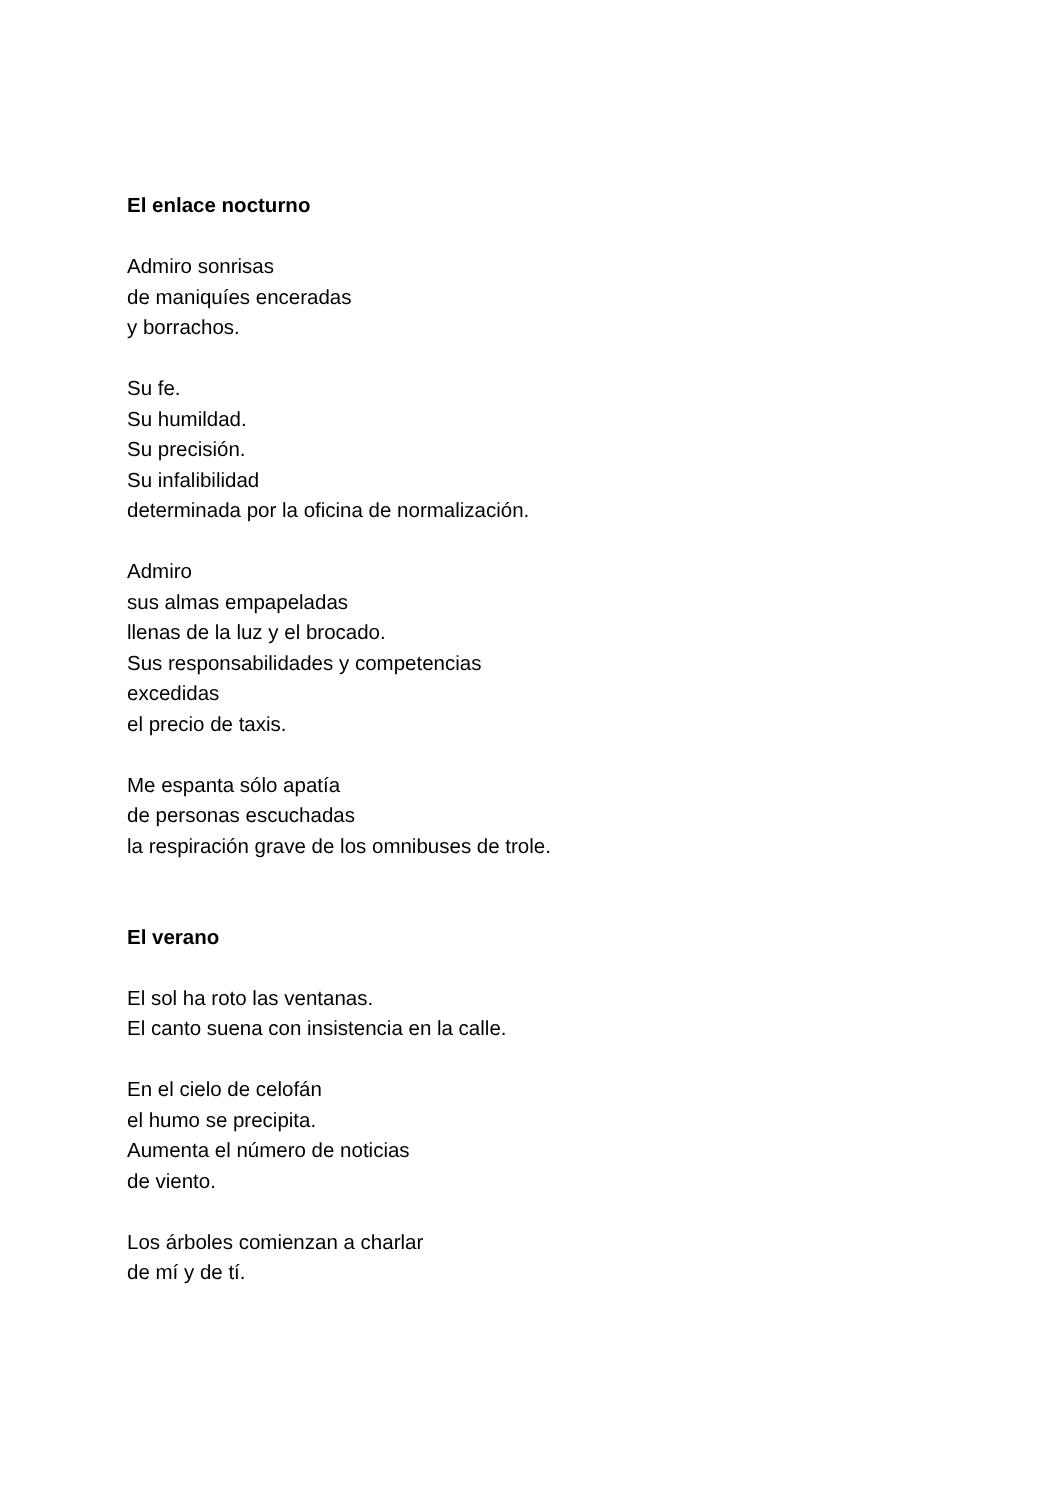El enlace nocturno
Admiro sonrisas
de maniquíes enceradas
y borrachos.
Su fe.
Su humildad.
Su precisión.
Su infalibilidad
determinada por la oficina de normalización.
Admiro
sus almas empapeladas
llenas de la luz y el brocado.
Sus responsabilidades y competencias
excedidas
el precio de taxis.
Me espanta sólo apatía
de personas escuchadas
la respiración grave de los omnibuses de trole.
El verano
El sol ha roto las ventanas.
El canto suena con insistencia en la calle.
En el cielo de celofán
el humo se precipita.
Aumenta el número de noticias
de viento.
Los árboles comienzan a charlar
de mí y de tí.